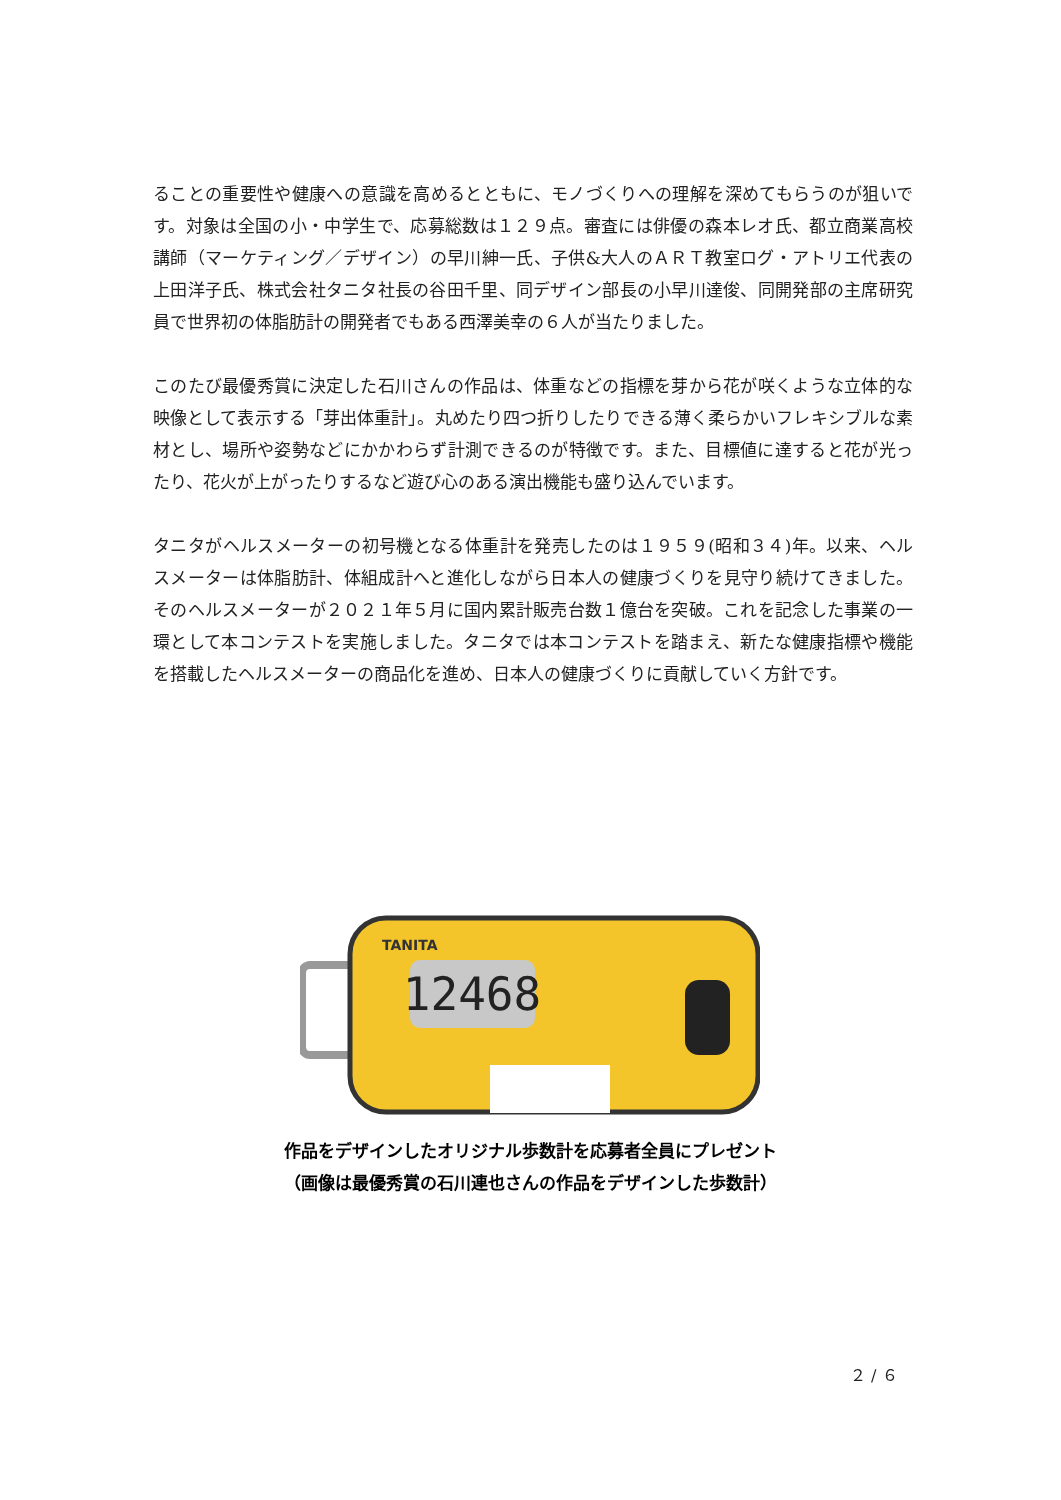ることの重要性や健康への意識を高めるとともに、モノづくりへの理解を深めてもらうのが狙いです。対象は全国の小・中学生で、応募総数は１２９点。審査には俳優の森本レオ氏、都立商業高校講師（マーケティング／デザイン）の早川紳一氏、子供&大人のＡＲＴ教室ログ・アトリエ代表の上田洋子氏、株式会社タニタ社長の谷田千里、同デザイン部長の小早川達俊、同開発部の主席研究員で世界初の体脂肪計の開発者でもある西澤美幸の６人が当たりました。
このたび最優秀賞に決定した石川さんの作品は、体重などの指標を芽から花が咲くような立体的な映像として表示する「芽出体重計」。丸めたり四つ折りしたりできる薄く柔らかいフレキシブルな素材とし、場所や姿勢などにかかわらず計測できるのが特徴です。また、目標値に達すると花が光ったり、花火が上がったりするなど遊び心のある演出機能も盛り込んでいます。
タニタがヘルスメーターの初号機となる体重計を発売したのは１９５９(昭和３４)年。以来、ヘルスメーターは体脂肪計、体組成計へと進化しながら日本人の健康づくりを見守り続けてきました。そのヘルスメーターが２０２１年５月に国内累計販売台数１億台を突破。これを記念した事業の一環として本コンテストを実施しました。タニタでは本コンテストを踏まえ、新たな健康指標や機能を搭載したヘルスメーターの商品化を進め、日本人の健康づくりに貢献していく方針です。
12468
TANITA
作品をデザインしたオリジナル歩数計を応募者全員にプレゼント
（画像は最優秀賞の石川連也さんの作品をデザインした歩数計）
２ / ６